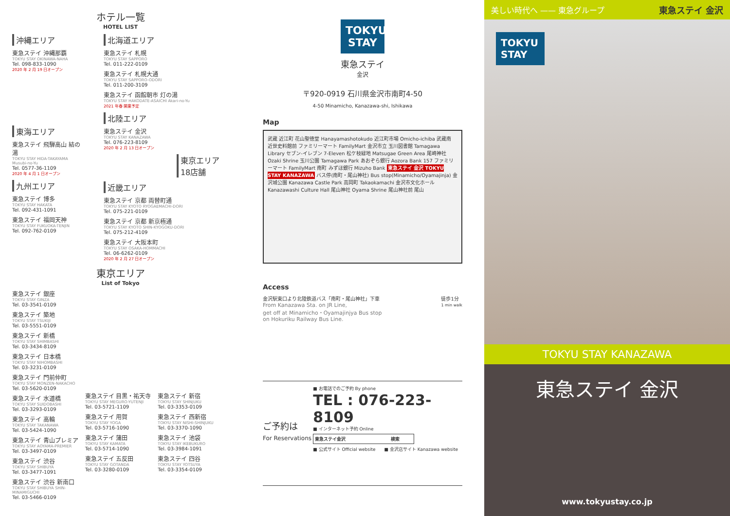ホテル一覧
HOTEL LIST
沖縄エリア
東急ステイ 沖縄那覇
TOKYU STAY OKINAWA-NAHA
Tel. 098-833-1090
2020 年 2 月 19 日オープン
東海エリア
東急ステイ 飛騨高山 結の湯
TOKYU STAY HIDA-TAKAYAMA Musubi-no-Yu
Tel. 0577-36-1109
2020 年 4 月 1 日オープン
九州エリア
東急ステイ 博多
TOKYU STAY HAKATA
Tel. 092-431-1091
東急ステイ 福岡天神
TOKYU STAY FUKUOKA-TENJIN
Tel. 092-762-0109
北海道エリア
東急ステイ 札幌
TOKYU STAY SAPPORO
Tel. 011-222-0109
東急ステイ 札幌大通
TOKYU STAY SAPPORO-ODORI
Tel. 011-200-3109
東急ステイ 函館朝市 灯の湯
TOKYU STAY HAKODATE-ASAICHI Akari-no-Yu
2021 年春 開業予定
北陸エリア
東急ステイ 金沢
TOKYU STAY KANAZAWA
Tel. 076-223-8109
2020 年 2 月 13 日オープン
東京エリア 18店舗
近畿エリア
東急ステイ 京都 両替町通
TOKYU STAY KYOTO RYOGAEMACHI-DORI
Tel. 075-221-0109
東急ステイ 京都 新京極通
TOKYU STAY KYOTO SHIN-KYOGOKU-DORI
Tel. 075-212-4109
東急ステイ 大阪本町
TOKYU STAY OSAKA-HOMMACHI
Tel. 06-6262-0109
2020 年 2 月 27 日オープン
東京エリア
List of Tokyo
東急ステイ 銀座
TOKYU STAY GINZA
Tel. 03-3541-0109
東急ステイ 築地
TOKYU STAY TSUKIJI
Tel. 03-5551-0109
東急ステイ 新橋
TOKYU STAY SHIMBASHI
Tel. 03-3434-8109
東急ステイ 日本橋
TOKYU STAY NIHOMBASHI
Tel. 03-3231-0109
東急ステイ 門前仲町
TOKYU STAY MONZEN-NAKACHO
Tel. 03-5620-0109
東急ステイ 水道橋
TOKYU STAY SUIDOBASHI
Tel. 03-3293-0109
東急ステイ 高輪
TOKYU STAY TAKANAWA
Tel. 03-5424-1090
東急ステイ 青山プレミア
TOKYU STAY AOYAMA-PREMIER
Tel. 03-3497-0109
東急ステイ 渋谷
TOKYU STAY SHIBUYA
Tel. 03-3477-1091
東急ステイ 渋谷 新南口
TOKYU STAY SHIBUYA SHIN-MINAMIGUCHI
Tel. 03-5466-0109
東急ステイ 目黒・祐天寺
TOKYU STAY MEGURO-YUTENJI
Tel. 03-5721-1109
東急ステイ 用賀
TOKYU STAY YOGA
Tel. 03-5716-1090
東急ステイ 蒲田
TOKYU STAY KAMATA
Tel. 03-5714-1090
東急ステイ 五反田
TOKYU STAY GOTANDA
Tel. 03-3280-0109
東急ステイ 新宿
TOKYU STAY SHINJUKU
Tel. 03-3353-0109
東急ステイ 西新宿
TOKYU STAY NISHI-SHINJUKU
Tel. 03-3370-1090
東急ステイ 池袋
TOKYU STAY IKEBUKURO
Tel. 03-3984-1091
東急ステイ 四谷
TOKYU STAY YOTSUYA
Tel. 03-3354-0109
TOKYU STAY
東急ステイ
金沢
〒920-0919 石川県金沢市南町4-50
4-50 Minamicho, Kanazawa-shi, Ishikawa
Map
武蔵 近江町 花山聖徳堂 Hanayamashotokudo 近江町市場 Omicho-ichiba 武蔵南 近世史料館前 ファミリーマート FamilyMart 金沢市立 玉川図書館 Tamagawa Library セブン-イレブン 7-Eleven 松ケ枝緑地 Matsugae Green Area 尾崎神社 Ozaki Shrine 玉川公園 Tamagawa Park あおぞら銀行 Aozora Bank 157 ファミリーマート FamilyMart 南町 みずほ銀行 Mizuho Bank 東急ステイ 金沢 TOKYU STAY KANAZAWA バス停(南町・尾山神社) Bus stop(Minamicho/Oyamajinja) 金沢城公園 Kanazawa Castle Park 高岡町 Takaokamachi 金沢市文化ホール Kanazawashi Culture Hall 尾山神社 Oyama Shrine 尾山神社前 尾山
Access
金沢駅東口より北陸鉄道バス「南町・尾山神社」下車
From Kanazawa Sta. on JR Line,
get off at Minamicho・Oyamajinjya Bus stop
on Hokuriku Railway Bus Line.
徒歩1分
1 min walk
ご予約は
For Reservations
■ お電話でのご予約 By phone
TEL : 076-223-8109
■ インターネット予約 Online
東急ステイ金沢 検索
■ 公式サイト Official website　　■ 金沢店サイト Kanazawa website
美しい時代へ —— 東急グループ 東急ステイ 金沢
TOKYU STAY
TOKYU STAY KANAZAWA
東急ステイ 金沢
www.tokyustay.co.jp